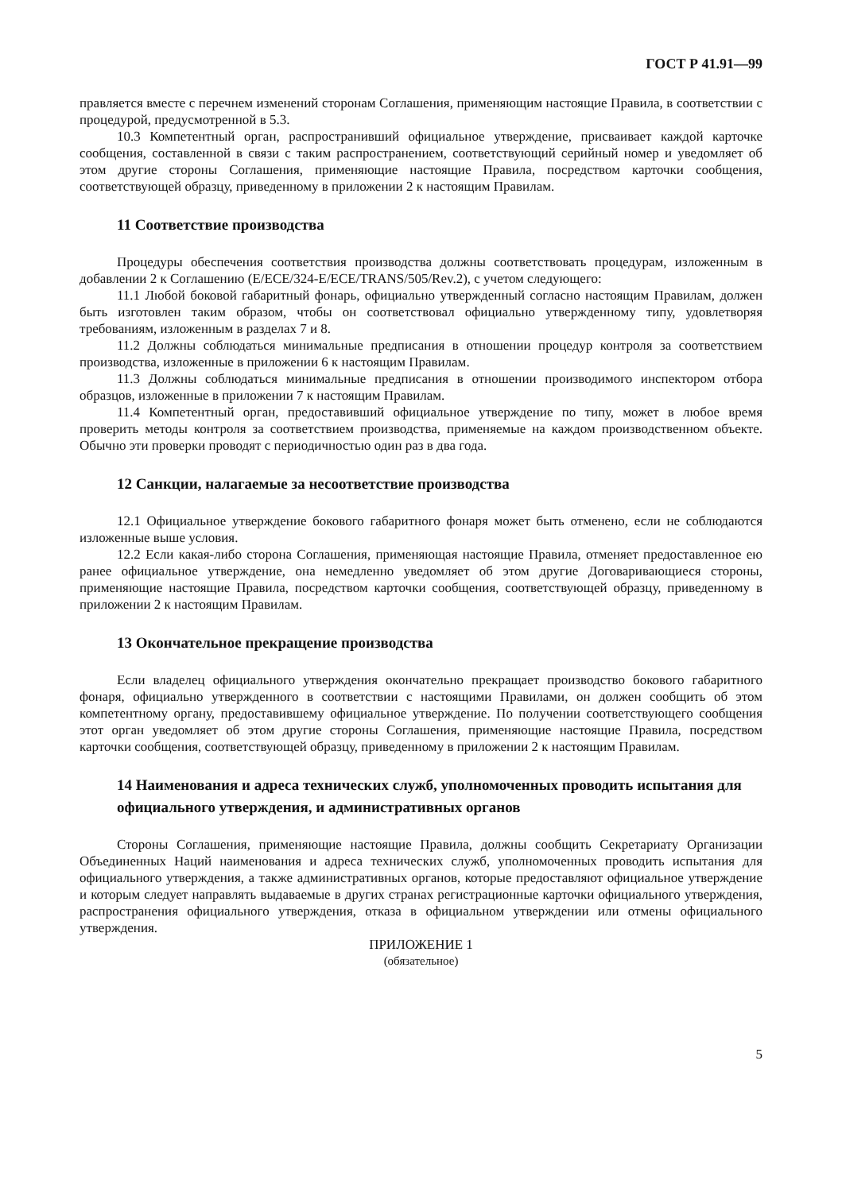ГОСТ Р 41.91—99
правляется вместе с перечнем изменений сторонам Соглашения, применяющим настоящие Правила, в соответствии с процедурой, предусмотренной в 5.3.
10.3 Компетентный орган, распространивший официальное утверждение, присваивает каждой карточке сообщения, составленной в связи с таким распространением, соответствующий серийный номер и уведомляет об этом другие стороны Соглашения, применяющие настоящие Правила, посредством карточки сообщения, соответствующей образцу, приведенному в приложении 2 к настоящим Правилам.
11 Соответствие производства
Процедуры обеспечения соответствия производства должны соответствовать процедурам, изложенным в добавлении 2 к Соглашению (E/ECE/324-E/ECE/TRANS/505/Rev.2), с учетом следующего:
11.1 Любой боковой габаритный фонарь, официально утвержденный согласно настоящим Правилам, должен быть изготовлен таким образом, чтобы он соответствовал официально утвержденному типу, удовлетворяя требованиям, изложенным в разделах 7 и 8.
11.2 Должны соблюдаться минимальные предписания в отношении процедур контроля за соответствием производства, изложенные в приложении 6 к настоящим Правилам.
11.3 Должны соблюдаться минимальные предписания в отношении производимого инспектором отбора образцов, изложенные в приложении 7 к настоящим Правилам.
11.4 Компетентный орган, предоставивший официальное утверждение по типу, может в любое время проверить методы контроля за соответствием производства, применяемые на каждом производственном объекте. Обычно эти проверки проводят с периодичностью один раз в два года.
12 Санкции, налагаемые за несоответствие производства
12.1 Официальное утверждение бокового габаритного фонаря может быть отменено, если не соблюдаются изложенные выше условия.
12.2 Если какая-либо сторона Соглашения, применяющая настоящие Правила, отменяет предоставленное ею ранее официальное утверждение, она немедленно уведомляет об этом другие Договаривающиеся стороны, применяющие настоящие Правила, посредством карточки сообщения, соответствующей образцу, приведенному в приложении 2 к настоящим Правилам.
13 Окончательное прекращение производства
Если владелец официального утверждения окончательно прекращает производство бокового габаритного фонаря, официально утвержденного в соответствии с настоящими Правилами, он должен сообщить об этом компетентному органу, предоставившему официальное утверждение. По получении соответствующего сообщения этот орган уведомляет об этом другие стороны Соглашения, применяющие настоящие Правила, посредством карточки сообщения, соответствующей образцу, приведенному в приложении 2 к настоящим Правилам.
14 Наименования и адреса технических служб, уполномоченных проводить испытания для официального утверждения, и административных органов
Стороны Соглашения, применяющие настоящие Правила, должны сообщить Секретариату Организации Объединенных Наций наименования и адреса технических служб, уполномоченных проводить испытания для официального утверждения, а также административных органов, которые предоставляют официальное утверждение и которым следует направлять выдаваемые в других странах регистрационные карточки официального утверждения, распространения официального утверждения, отказа в официальном утверждении или отмены официального утверждения.
ПРИЛОЖЕНИЕ 1
(обязательное)
5